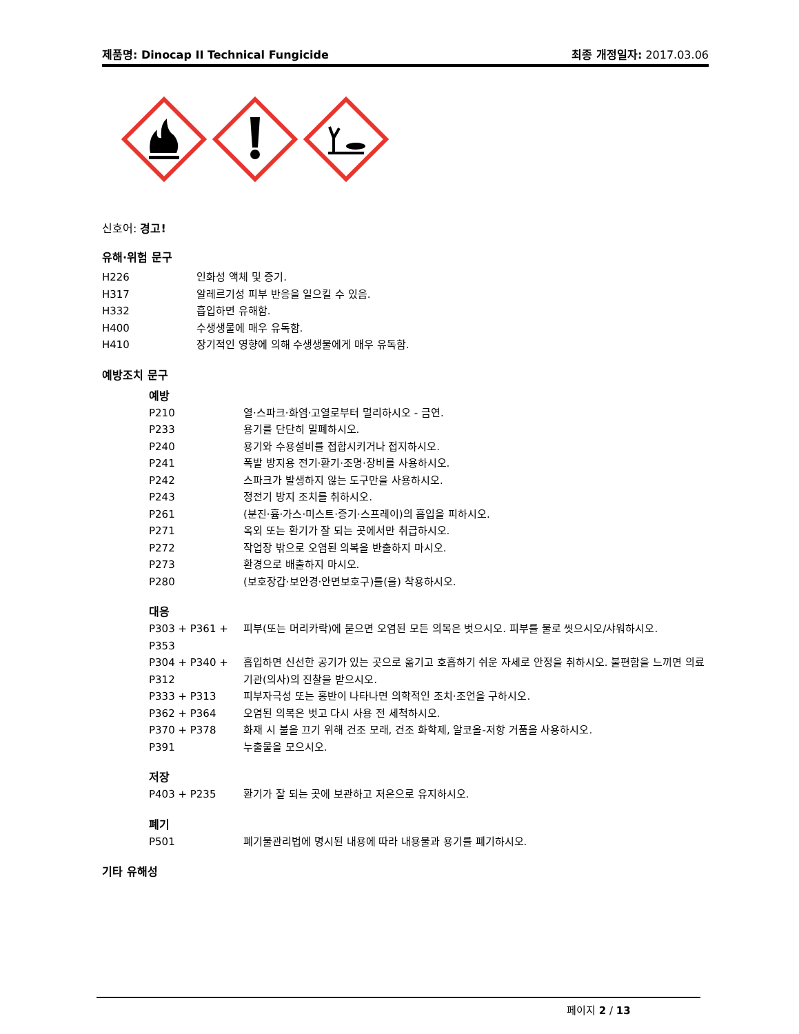제품명: Dinocap II Technical Fungicide 최종 개정일자: 2017.03.06
신호어: 경고!
유해·위험 문구
H226 인화성 액체 및 증기.
H317 알레르기성 피부 반응을 일으킬 수 있음.
H332 흡입하면 유해함.
H400 수생생물에 매우 유독함.
H410 장기적인 영향에 의해 수생생물에게 매우 유독함.
예방조치 문구
예방
P210 열·스파크·화염·고열로부터 멀리하시오 - 금연.
P233 용기를 단단히 밀폐하시오.
P240 용기와 수용설비를 접합시키거나 접지하시오.
P241 폭발 방지용 전기·환기·조명·장비를 사용하시오.
P242 스파크가 발생하지 않는 도구만을 사용하시오.
P243 정전기 방지 조치를 취하시오.
P261 (분진·흄·가스·미스트·증기·스프레이)의 흡입을 피하시오.
P271 옥외 또는 환기가 잘 되는 곳에서만 취급하시오.
P272 작업장 밖으로 오염된 의복을 반출하지 마시오.
P273 환경으로 배출하지 마시오.
P280 (보호장갑·보안경·안면보호구)를(을) 착용하시오.
대응
P303 + P361 + P353 피부(또는 머리카락)에 묻으면 오염된 모든 의복은 벗으시오. 피부를 물로 씻으시오/샤워하시오.
P304 + P340 + P312 흡입하면 신선한 공기가 있는 곳으로 옮기고 호흡하기 쉬운 자세로 안정을 취하시오. 불편함을 느끼면 의료기관(의사)의 진찰을 받으시오.
P333 + P313 피부자극성 또는 홍반이 나타나면 의학적인 조치·조언을 구하시오.
P362 + P364 오염된 의복은 벗고 다시 사용 전 세척하시오.
P370 + P378 화재 시 불을 끄기 위해 건조 모래, 건조 화학제, 알코올-저항 거품을 사용하시오.
P391 누출물을 모으시오.
저장
P403 + P235 환기가 잘 되는 곳에 보관하고 저온으로 유지하시오.
폐기
P501 폐기물관리법에 명시된 내용에 따라 내용물과 용기를 폐기하시오.
기타 유해성
페이지 2 / 13